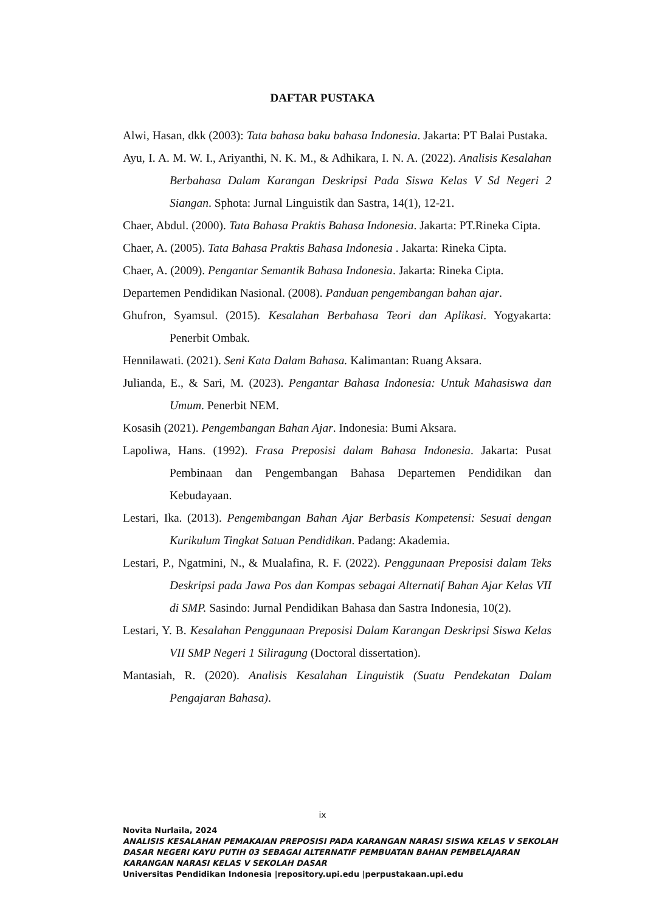DAFTAR PUSTAKA
Alwi, Hasan, dkk (2003): Tata bahasa baku bahasa Indonesia. Jakarta: PT Balai Pustaka.
Ayu, I. A. M. W. I., Ariyanthi, N. K. M., & Adhikara, I. N. A. (2022). Analisis Kesalahan Berbahasa Dalam Karangan Deskripsi Pada Siswa Kelas V Sd Negeri 2 Siangan. Sphota: Jurnal Linguistik dan Sastra, 14(1), 12-21.
Chaer, Abdul. (2000). Tata Bahasa Praktis Bahasa Indonesia. Jakarta: PT.Rineka Cipta.
Chaer, A. (2005). Tata Bahasa Praktis Bahasa Indonesia . Jakarta: Rineka Cipta.
Chaer, A. (2009). Pengantar Semantik Bahasa Indonesia. Jakarta: Rineka Cipta.
Departemen Pendidikan Nasional. (2008). Panduan pengembangan bahan ajar.
Ghufron, Syamsul. (2015). Kesalahan Berbahasa Teori dan Aplikasi. Yogyakarta: Penerbit Ombak.
Hennilawati. (2021). Seni Kata Dalam Bahasa. Kalimantan: Ruang Aksara.
Julianda, E., & Sari, M. (2023). Pengantar Bahasa Indonesia: Untuk Mahasiswa dan Umum. Penerbit NEM.
Kosasih (2021). Pengembangan Bahan Ajar. Indonesia: Bumi Aksara.
Lapoliwa, Hans. (1992). Frasa Preposisi dalam Bahasa Indonesia. Jakarta: Pusat Pembinaan dan Pengembangan Bahasa Departemen Pendidikan dan Kebudayaan.
Lestari, Ika. (2013). Pengembangan Bahan Ajar Berbasis Kompetensi: Sesuai dengan Kurikulum Tingkat Satuan Pendidikan. Padang: Akademia.
Lestari, P., Ngatmini, N., & Mualafina, R. F. (2022). Penggunaan Preposisi dalam Teks Deskripsi pada Jawa Pos dan Kompas sebagai Alternatif Bahan Ajar Kelas VII di SMP. Sasindo: Jurnal Pendidikan Bahasa dan Sastra Indonesia, 10(2).
Lestari, Y. B. Kesalahan Penggunaan Preposisi Dalam Karangan Deskripsi Siswa Kelas VII SMP Negeri 1 Siliragung (Doctoral dissertation).
Mantasiah, R. (2020). Analisis Kesalahan Linguistik (Suatu Pendekatan Dalam Pengajaran Bahasa).
ix
Novita Nurlaila, 2024
ANALISIS KESALAHAN PEMAKAIAN PREPOSISI PADA KARANGAN NARASI SISWA KELAS V SEKOLAH DASAR NEGERI KAYU PUTIH 03 SEBAGAI ALTERNATIF PEMBUATAN BAHAN PEMBELAJARAN KARANGAN NARASI KELAS V SEKOLAH DASAR
Universitas Pendidikan Indonesia |repository.upi.edu |perpustakaan.upi.edu